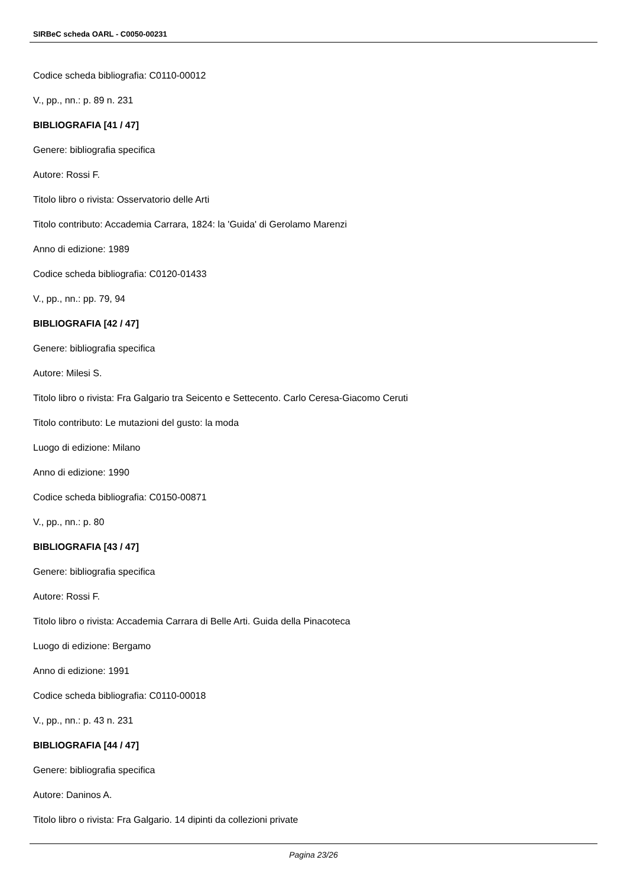SIRBeC scheda OARL - C0050-00231
Codice scheda bibliografia: C0110-00012
V., pp., nn.: p. 89 n. 231
BIBLIOGRAFIA [41 / 47]
Genere: bibliografia specifica
Autore: Rossi F.
Titolo libro o rivista: Osservatorio delle Arti
Titolo contributo: Accademia Carrara, 1824: la 'Guida' di Gerolamo Marenzi
Anno di edizione: 1989
Codice scheda bibliografia: C0120-01433
V., pp., nn.: pp. 79, 94
BIBLIOGRAFIA [42 / 47]
Genere: bibliografia specifica
Autore: Milesi S.
Titolo libro o rivista: Fra Galgario tra Seicento e Settecento. Carlo Ceresa-Giacomo Ceruti
Titolo contributo: Le mutazioni del gusto: la moda
Luogo di edizione: Milano
Anno di edizione: 1990
Codice scheda bibliografia: C0150-00871
V., pp., nn.: p. 80
BIBLIOGRAFIA [43 / 47]
Genere: bibliografia specifica
Autore: Rossi F.
Titolo libro o rivista: Accademia Carrara di Belle Arti. Guida della Pinacoteca
Luogo di edizione: Bergamo
Anno di edizione: 1991
Codice scheda bibliografia: C0110-00018
V., pp., nn.: p. 43 n. 231
BIBLIOGRAFIA [44 / 47]
Genere: bibliografia specifica
Autore: Daninos A.
Titolo libro o rivista: Fra Galgario. 14 dipinti da collezioni private
Pagina 23/26